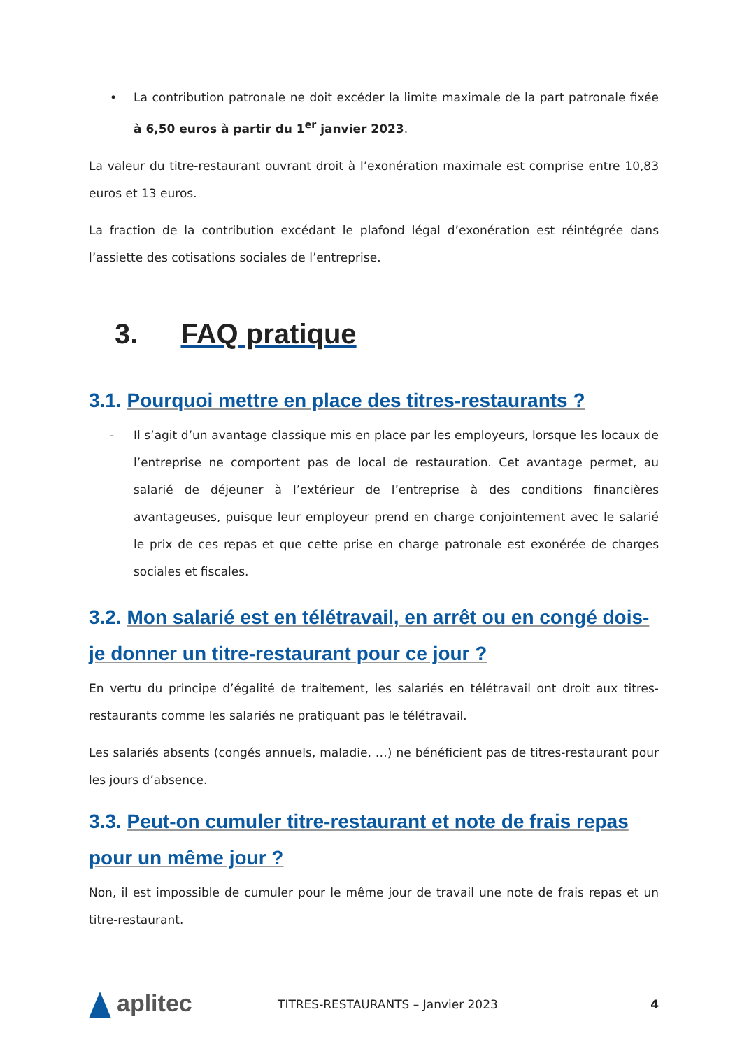• La contribution patronale ne doit excéder la limite maximale de la part patronale fixée à 6,50 euros à partir du 1<sup>er</sup> janvier 2023.
La valeur du titre-restaurant ouvrant droit à l’exonération maximale est comprise entre 10,83 euros et 13 euros.
La fraction de la contribution excédant le plafond légal d’exonération est réintégrée dans l’assiette des cotisations sociales de l’entreprise.
3. FAQ pratique
3.1. Pourquoi mettre en place des titres-restaurants ?
- Il s’agit d’un avantage classique mis en place par les employeurs, lorsque les locaux de l’entreprise ne comportent pas de local de restauration. Cet avantage permet, au salarié de déjeuner à l’extérieur de l’entreprise à des conditions financières avantageuses, puisque leur employeur prend en charge conjointement avec le salarié le prix de ces repas et que cette prise en charge patronale est exonérée de charges sociales et fiscales.
3.2. Mon salarié est en télétravail, en arrêt ou en congé dois-je donner un titre-restaurant pour ce jour ?
En vertu du principe d’égalité de traitement, les salariés en télétravail ont droit aux titres-restaurants comme les salariés ne pratiquant pas le télétravail.
Les salariés absents (congés annuels, maladie, …) ne bénéficient pas de titres-restaurant pour les jours d’absence.
3.3. Peut-on cumuler titre-restaurant et note de frais repas pour un même jour ?
Non, il est impossible de cumuler pour le même jour de travail une note de frais repas et un titre-restaurant.
aplitec
TITRES-RESTAURANTS – Janvier 2023
4